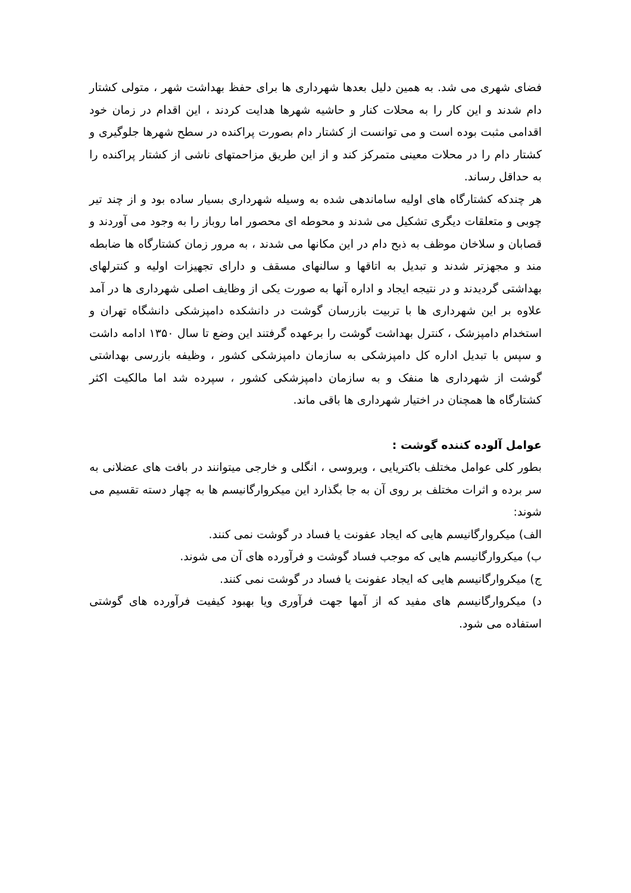فضای شهری می شد. به همین دلیل بعدها شهرداری ها برای حفظ بهداشت شهر ، متولی کشتار دام شدند و این کار را به محلات کنار و حاشیه شهرها هدایت کردند ، این اقدام در زمان خود اقدامی مثبت بوده است و می توانست از کشتار دام بصورت پراکنده در سطح شهرها جلوگیری و کشتار دام را در محلات معینی متمرکز کند و از این طریق مزاحمتهای ناشی از کشتار پراکنده را به حداقل رساند.
هر چندکه کشتارگاه های اولیه ساماندهی شده به وسیله شهرداری بسیار ساده بود و از چند تیر چوبی و متعلقات دیگری تشکیل می شدند و محوطه ای محصور اما روباز را به وجود می آوردند و قصابان و سلاخان موظف به ذبح دام در این مکانها می شدند ، به مرور زمان کشتارگاه ها ضابطه مند و مجهزتر شدند و تبدیل به اتاقها و سالنهای مسقف و دارای تجهیزات اولیه و کنترلهای بهداشتی گردیدند و در نتیجه ایجاد و اداره آنها به صورت یکی از وظایف اصلی شهرداری ها در آمد علاوه بر این شهرداری ها با تربیت بازرسان گوشت در دانشکده دامپزشکی دانشگاه تهران و استخدام دامپزشک ، کنترل بهداشت گوشت را برعهده گرفتند این وضع تا سال ۱۳۵۰ ادامه داشت و سپس با تبدیل اداره کل دامپزشکی به سازمان دامپزشکی کشور ، وظیفه بازرسی بهداشتی گوشت از شهرداری ها منفک و به سازمان دامپزشکی کشور ، سپرده شد اما مالکیت اکثر کشتارگاه ها همچنان در اختیار شهرداری ها باقی ماند.
عوامل آلوده کننده گوشت :
بطور کلی عوامل مختلف باکتریایی ، ویروسی ، انگلی و خارجی میتوانند در بافت های عضلانی به سر برده و اثرات مختلف بر روی آن به جا بگذارد این میکروارگانیسم ها به چهار دسته تقسیم می شوند:
الف) میکروارگانیسم هایی که ایجاد عفونت یا فساد در گوشت نمی کنند.
ب) میکروارگانیسم هایی که موجب فساد گوشت و فرآورده های آن می شوند.
ج) میکروارگانیسم هایی که ایجاد عفونت یا فساد در گوشت نمی کنند.
د) میکروارگانیسم های مفید که از آمها جهت فرآوری ویا بهبود کیفیت فرآورده های گوشتی استفاده می شود.